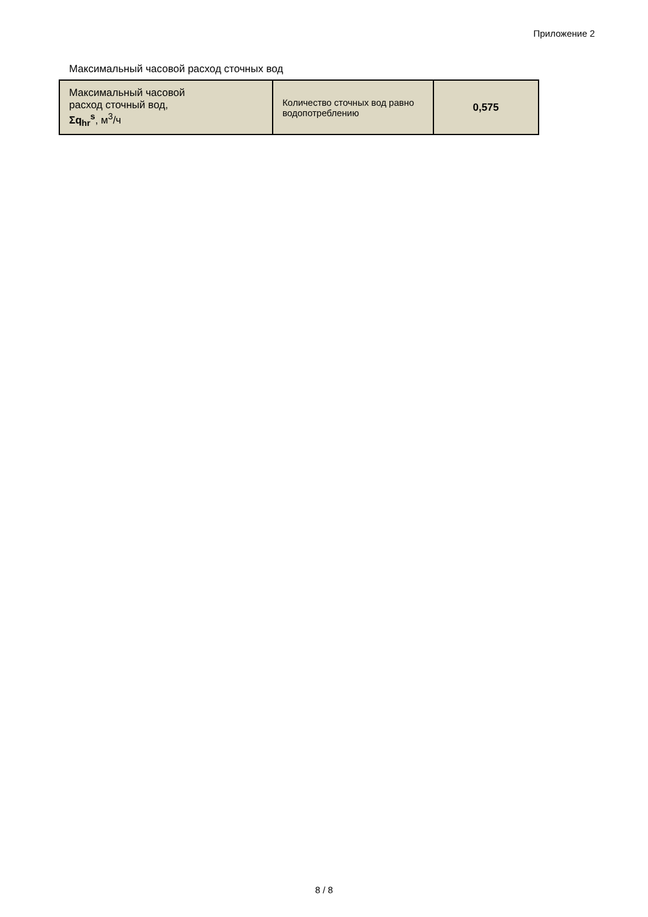Приложение 2
Максимальный часовой расход сточных вод
| Максимальный часовой расход сточный вод, Σq<sub>hr</sub><sup>s</sup> , м<sup>3</sup>/ч | Количество сточных вод равно водопотреблению | 0,575 |
8 / 8